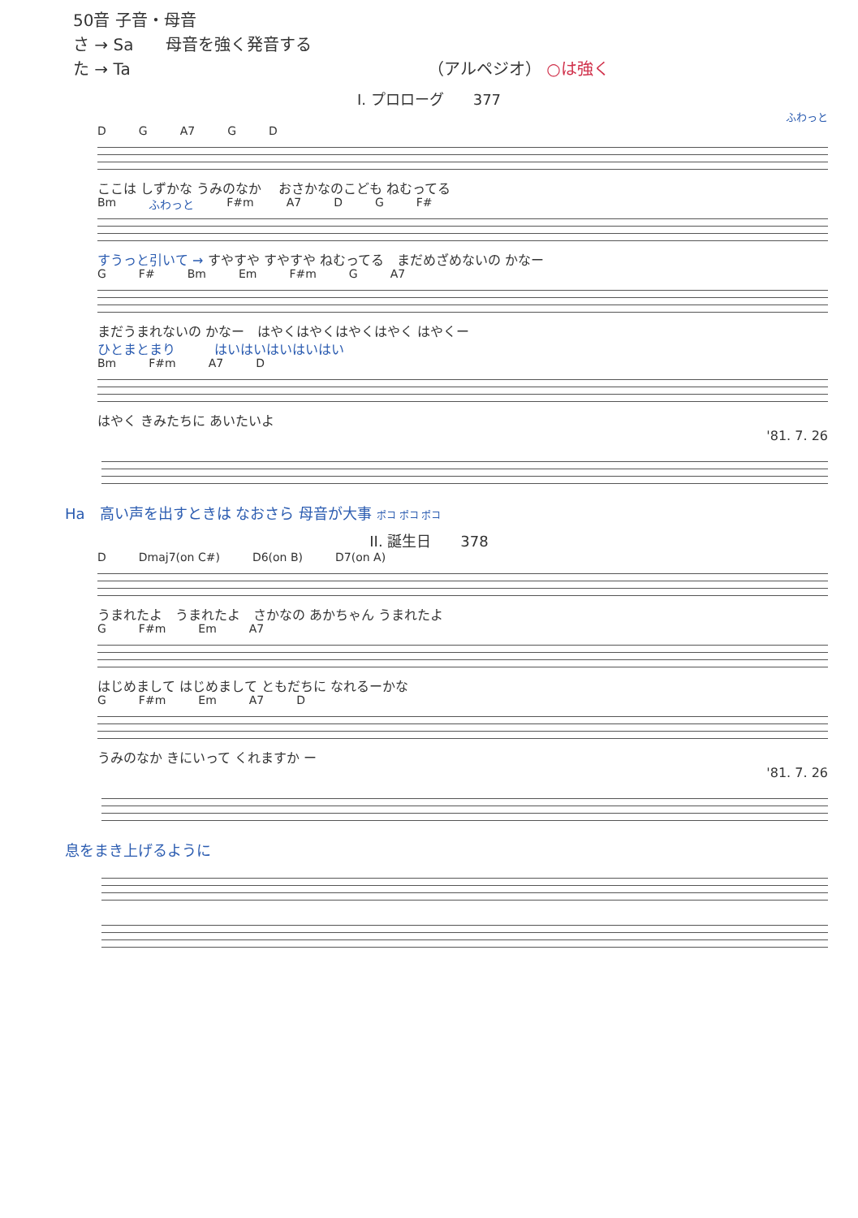50音 子音・母音
さ → Sa　　母音を強く発音する
た → Ta （アルペジオ） ○は強く
I. プロローグ　　377
ふわっと
D G A7 G D
ここは しずかな うみのなか　 おさかなのこども ねむってる
Bm ふわっと F#m A7 D G F#
すうっと引いて → すやすや すやすや ねむってる　まだめざめないの かなー
G F# Bm Em F#m G A7
まだうまれないの かなー　はやくはやくはやくはやく はやくー
ひとまとまり　　　はいはいはいはいはい
Bm F#m A7 D
はやく きみたちに あいたいよ
'81. 7. 26
Ha　高い声を出すときは なおさら 母音が大事 ポコ ポコ ポコ
II. 誕生日　　378
D Dmaj7(on C#) D6(on B) D7(on A)
うまれたよ　うまれたよ　さかなの あかちゃん うまれたよ
G F#m Em A7
はじめまして はじめまして ともだちに なれるーかな
G F#m Em A7 D
うみのなか きにいって くれますか ー
'81. 7. 26
息をまき上げるように